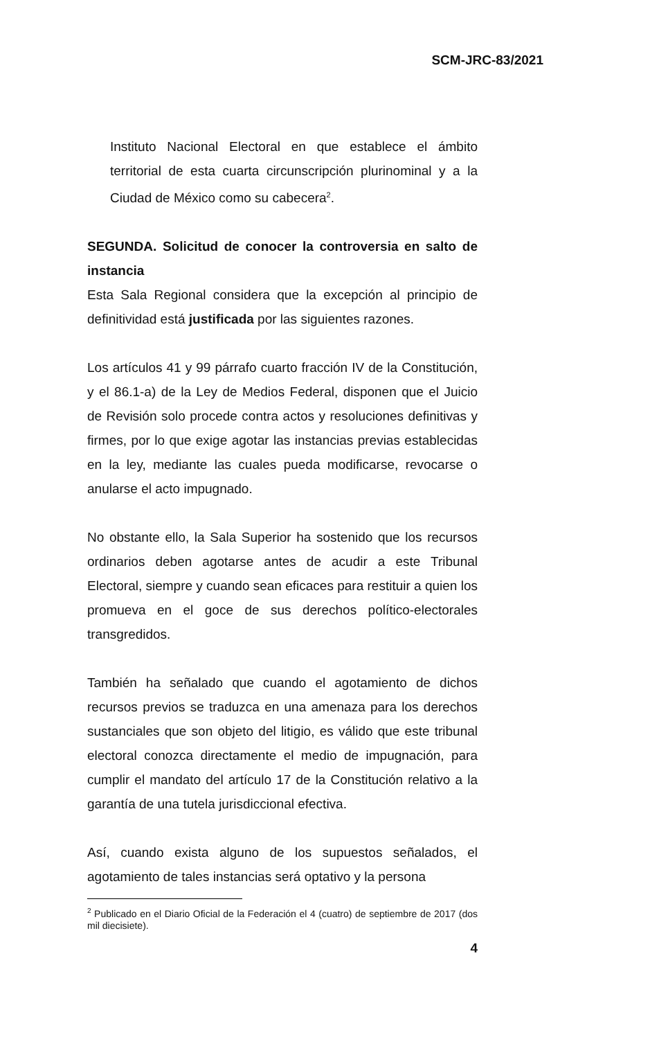SCM-JRC-83/2021
Instituto Nacional Electoral en que establece el ámbito territorial de esta cuarta circunscripción plurinominal y a la Ciudad de México como su cabecera<sup>2</sup>.
SEGUNDA. Solicitud de conocer la controversia en salto de instancia
Esta Sala Regional considera que la excepción al principio de definitividad está justificada por las siguientes razones.
Los artículos 41 y 99 párrafo cuarto fracción IV de la Constitución, y el 86.1-a) de la Ley de Medios Federal, disponen que el Juicio de Revisión solo procede contra actos y resoluciones definitivas y firmes, por lo que exige agotar las instancias previas establecidas en la ley, mediante las cuales pueda modificarse, revocarse o anularse el acto impugnado.
No obstante ello, la Sala Superior ha sostenido que los recursos ordinarios deben agotarse antes de acudir a este Tribunal Electoral, siempre y cuando sean eficaces para restituir a quien los promueva en el goce de sus derechos político-electorales transgredidos.
También ha señalado que cuando el agotamiento de dichos recursos previos se traduzca en una amenaza para los derechos sustanciales que son objeto del litigio, es válido que este tribunal electoral conozca directamente el medio de impugnación, para cumplir el mandato del artículo 17 de la Constitución relativo a la garantía de una tutela jurisdiccional efectiva.
Así, cuando exista alguno de los supuestos señalados, el agotamiento de tales instancias será optativo y la persona
<sup>2</sup> Publicado en el Diario Oficial de la Federación el 4 (cuatro) de septiembre de 2017 (dos mil diecisiete).
4